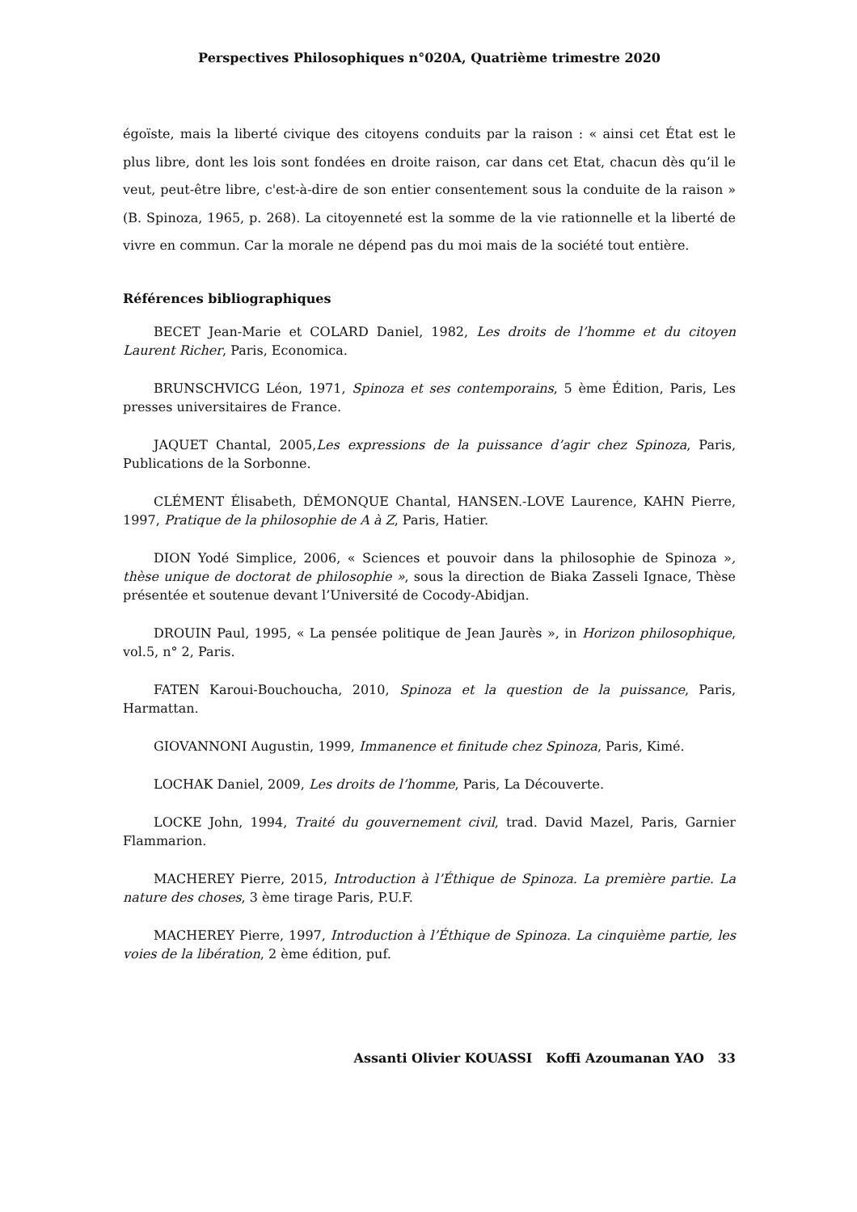Perspectives Philosophiques n°020A, Quatrième trimestre 2020
égoïste, mais la liberté civique des citoyens conduits par la raison : « ainsi cet État est le plus libre, dont les lois sont fondées en droite raison, car dans cet Etat, chacun dès qu’il le veut, peut-être libre, c'est-à-dire de son entier consentement sous la conduite de la raison » (B. Spinoza, 1965, p. 268). La citoyenneté est la somme de la vie rationnelle et la liberté de vivre en commun. Car la morale ne dépend pas du moi mais de la société tout entière.
Références bibliographiques
BECET Jean-Marie et COLARD Daniel, 1982, Les droits de l’homme et du citoyen Laurent Richer, Paris, Economica.
BRUNSCHVICG Léon, 1971, Spinoza et ses contemporains, 5 ème Édition, Paris, Les presses universitaires de France.
JAQUET Chantal, 2005,Les expressions de la puissance d’agir chez Spinoza, Paris, Publications de la Sorbonne.
CLÉMENT Élisabeth, DÉMONQUE Chantal, HANSEN.-LOVE Laurence, KAHN Pierre, 1997, Pratique de la philosophie de A à Z, Paris, Hatier.
DION Yodé Simplice, 2006, « Sciences et pouvoir dans la philosophie de Spinoza », thèse unique de doctorat de philosophie », sous la direction de Biaka Zasseli Ignace, Thèse présentée et soutenue devant l’Université de Cocody-Abidjan.
DROUIN Paul, 1995, « La pensée politique de Jean Jaurès », in Horizon philosophique, vol.5, n° 2, Paris.
FATEN Karoui-Bouchoucha, 2010, Spinoza et la question de la puissance, Paris, Harmattan.
GIOVANNONI Augustin, 1999, Immanence et finitude chez Spinoza, Paris, Kimé.
LOCHAK Daniel, 2009, Les droits de l’homme, Paris, La Découverte.
LOCKE John, 1994, Traité du gouvernement civil, trad. David Mazel, Paris, Garnier Flammarion.
MACHEREY Pierre, 2015, Introduction à l’Éthique de Spinoza. La première partie. La nature des choses, 3 ème tirage Paris, P.U.F.
MACHEREY Pierre, 1997, Introduction à l’Éthique de Spinoza. La cinquième partie, les voies de la libération, 2 ème édition, puf.
Assanti Olivier KOUASSI Koffi Azoumanan YAO 33